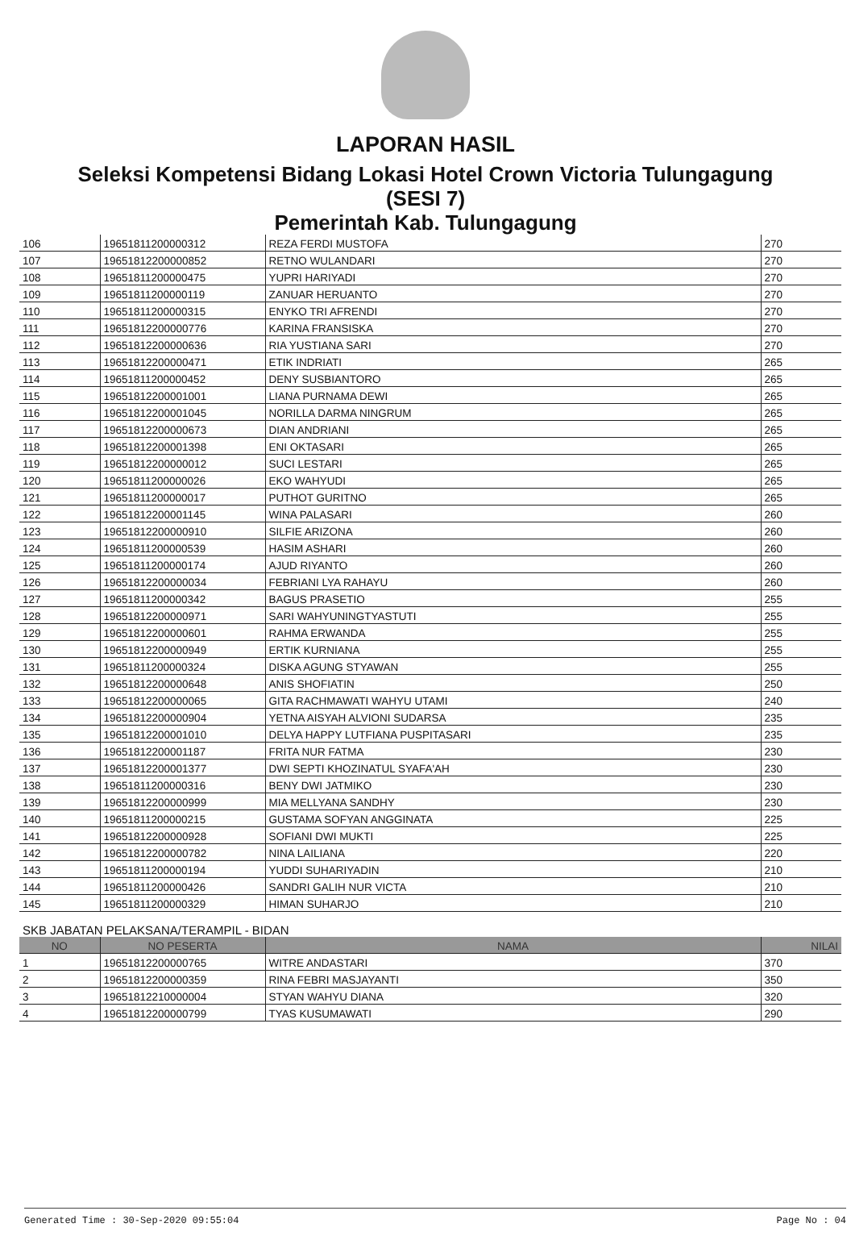LAPORAN HASIL
Seleksi Kompetensi Bidang Lokasi Hotel Crown Victoria Tulungagung
(SESI 7)
Pemerintah Kab. Tulungagung
| 106 | 19651811200000312 | REZA FERDI MUSTOFA | 270 |
| 107 | 19651812200000852 | RETNO WULANDARI | 270 |
| 108 | 19651811200000475 | YUPRI HARIYADI | 270 |
| 109 | 19651811200000119 | ZANUAR HERUANTO | 270 |
| 110 | 19651811200000315 | ENYKO TRI AFRENDI | 270 |
| 111 | 19651812200000776 | KARINA FRANSISKA | 270 |
| 112 | 19651812200000636 | RIA YUSTIANA SARI | 270 |
| 113 | 19651812200000471 | ETIK INDRIATI | 265 |
| 114 | 19651811200000452 | DENY SUSBIANTORO | 265 |
| 115 | 19651812200001001 | LIANA PURNAMA DEWI | 265 |
| 116 | 19651812200001045 | NORILLA DARMA NINGRUM | 265 |
| 117 | 19651812200000673 | DIAN ANDRIANI | 265 |
| 118 | 19651812200001398 | ENI OKTASARI | 265 |
| 119 | 19651812200000012 | SUCI LESTARI | 265 |
| 120 | 19651811200000026 | EKO WAHYUDI | 265 |
| 121 | 19651811200000017 | PUTHOT GURITNO | 265 |
| 122 | 19651812200001145 | WINA PALASARI | 260 |
| 123 | 19651812200000910 | SILFIE ARIZONA | 260 |
| 124 | 19651811200000539 | HASIM ASHARI | 260 |
| 125 | 19651811200000174 | AJUD RIYANTO | 260 |
| 126 | 19651812200000034 | FEBRIANI LYA RAHAYU | 260 |
| 127 | 19651811200000342 | BAGUS PRASETIO | 255 |
| 128 | 19651812200000971 | SARI WAHYUNINGTYASTUTI | 255 |
| 129 | 19651812200000601 | RAHMA ERWANDA | 255 |
| 130 | 19651812200000949 | ERTIK KURNIANA | 255 |
| 131 | 19651811200000324 | DISKA AGUNG STYAWAN | 255 |
| 132 | 19651812200000648 | ANIS SHOFIATIN | 250 |
| 133 | 19651812200000065 | GITA RACHMAWATI WAHYU UTAMI | 240 |
| 134 | 19651812200000904 | YETNA AISYAH ALVIONI SUDARSA | 235 |
| 135 | 19651812200001010 | DELYA HAPPY LUTFIANA PUSPITASARI | 235 |
| 136 | 19651812200001187 | FRITA NUR FATMA | 230 |
| 137 | 19651812200001377 | DWI SEPTI KHOZINATUL SYAFA'AH | 230 |
| 138 | 19651811200000316 | BENY DWI JATMIKO | 230 |
| 139 | 19651812200000999 | MIA MELLYANA SANDHY | 230 |
| 140 | 19651811200000215 | GUSTAMA SOFYAN ANGGINATA | 225 |
| 141 | 19651812200000928 | SOFIANI DWI MUKTI | 225 |
| 142 | 19651812200000782 | NINA LAILIANA | 220 |
| 143 | 19651811200000194 | YUDDI SUHARIYADIN | 210 |
| 144 | 19651811200000426 | SANDRI GALIH NUR VICTA | 210 |
| 145 | 19651811200000329 | HIMAN SUHARJO | 210 |
SKB JABATAN PELAKSANA/TERAMPIL - BIDAN
| NO | NO PESERTA | NAMA | NILAI |
| --- | --- | --- | --- |
| 1 | 19651812200000765 | WITRE ANDASTARI | 370 |
| 2 | 19651812200000359 | RINA FEBRI MASJAYANTI | 350 |
| 3 | 19651812210000004 | STYAN WAHYU DIANA | 320 |
| 4 | 19651812200000799 | TYAS KUSUMAWATI | 290 |
Generated Time : 30-Sep-2020 09:55:04 Page No : 04